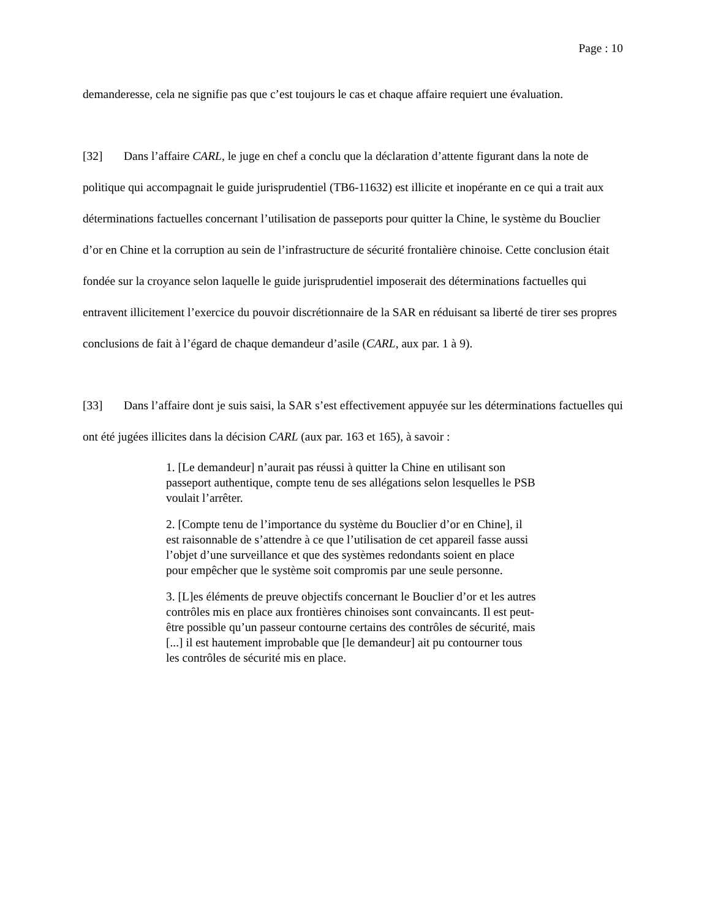Page : 10
demanderesse, cela ne signifie pas que c’est toujours le cas et chaque affaire requiert une évaluation.
[32] Dans l’affaire CARL, le juge en chef a conclu que la déclaration d’attente figurant dans la note de politique qui accompagnait le guide jurisprudentiel (TB6-11632) est illicite et inopérante en ce qui a trait aux déterminations factuelles concernant l’utilisation de passeports pour quitter la Chine, le système du Bouclier d’or en Chine et la corruption au sein de l’infrastructure de sécurité frontalière chinoise. Cette conclusion était fondée sur la croyance selon laquelle le guide jurisprudentiel imposerait des déterminations factuelles qui entravent illicitement l’exercice du pouvoir discrétionnaire de la SAR en réduisant sa liberté de tirer ses propres conclusions de fait à l’égard de chaque demandeur d’asile (CARL, aux par. 1 à 9).
[33] Dans l’affaire dont je suis saisi, la SAR s’est effectivement appuyée sur les déterminations factuelles qui ont été jugées illicites dans la décision CARL (aux par. 163 et 165), à savoir :
1. [Le demandeur] n’aurait pas réussi à quitter la Chine en utilisant son passeport authentique, compte tenu de ses allégations selon lesquelles le PSB voulait l’arrêter.
2. [Compte tenu de l’importance du système du Bouclier d’or en Chine], il est raisonnable de s’attendre à ce que l’utilisation de cet appareil fasse aussi l’objet d’une surveillance et que des systèmes redondants soient en place pour empêcher que le système soit compromis par une seule personne.
3. [L]es éléments de preuve objectifs concernant le Bouclier d’or et les autres contrôles mis en place aux frontières chinoises sont convaincants. Il est peut-être possible qu’un passeur contourne certains des contrôles de sécurité, mais [...] il est hautement improbable que [le demandeur] ait pu contourner tous les contrôles de sécurité mis en place.